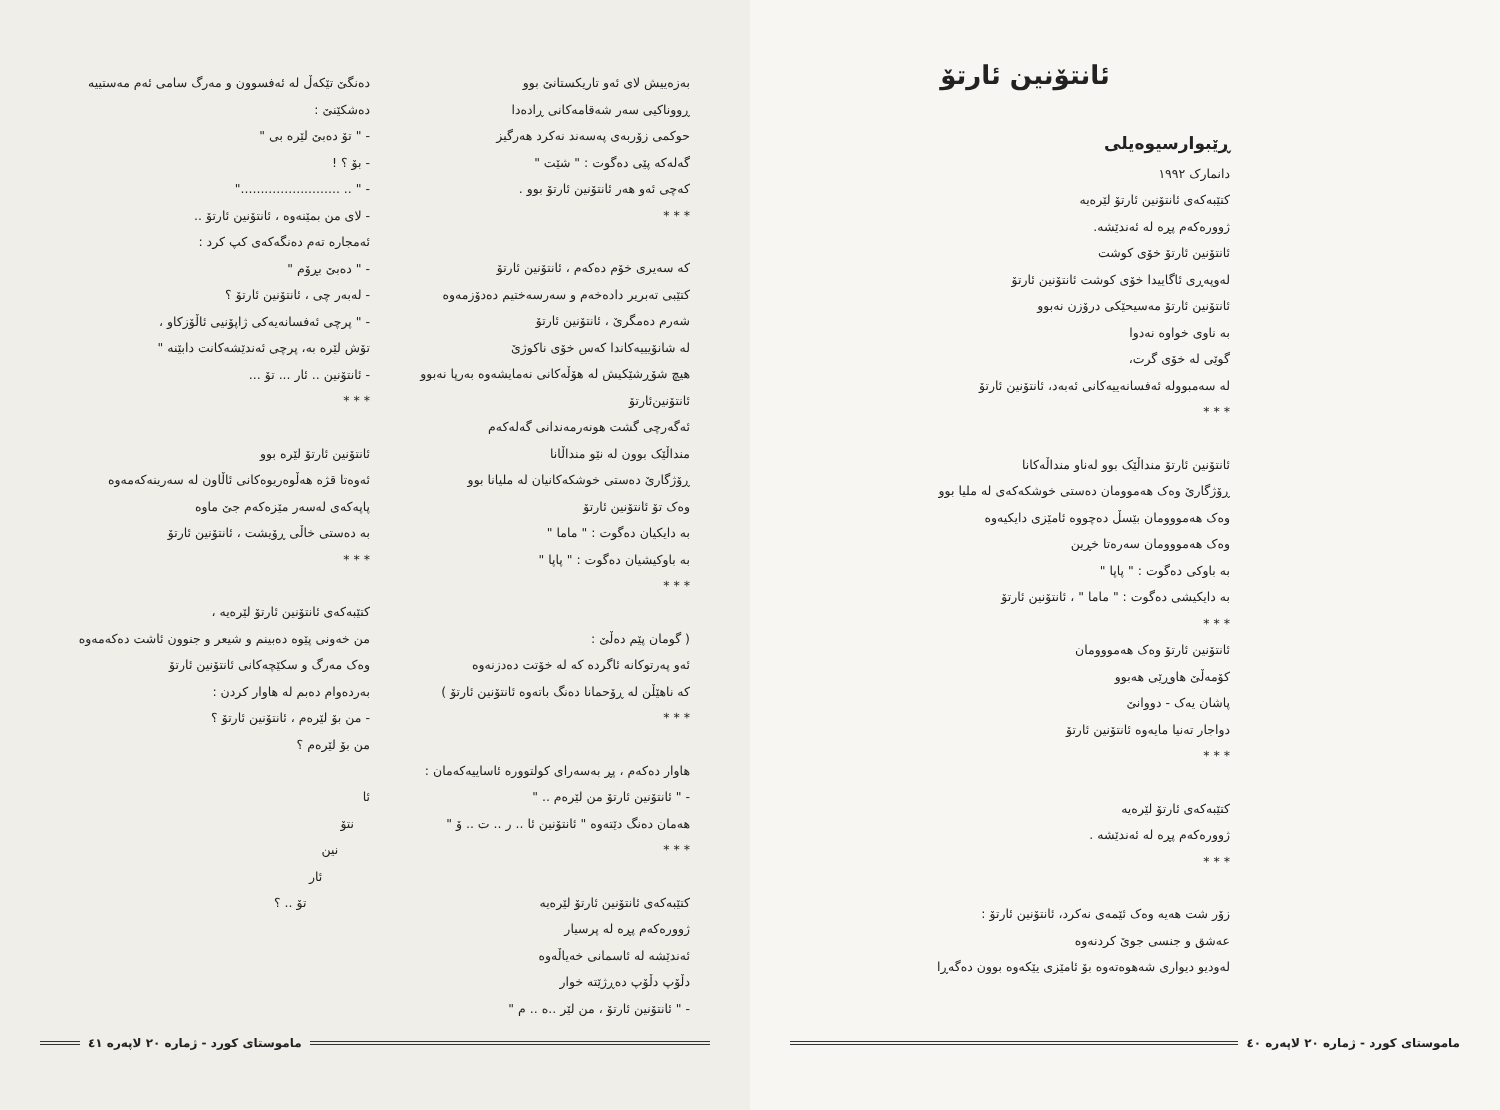ئانتۆنین ئارتۆ
ڕێبوارسیوەیلی
دانمارک ١٩٩٢
کتێبەکەی ئانتۆنین ئارتۆ لێرەیە
ژوورەکەم پڕە لە ئەندێشە.
ئانتۆنین ئارتۆ خۆی کوشت
لەوپەڕی ئاگاییدا خۆی کوشت ئانتۆنین ئارتۆ
ئانتۆنین ئارتۆ مەسیحێکی درۆزن نەبوو
بە ناوی خواوە نەدوا
گوێی لە خۆی گرت،
لە سەمبوولە ئەفسانەییەکانی ئەبەد، ئانتۆنین ئارتۆ
* * *
ئانتۆنین ئارتۆ منداڵێک بوو لەناو منداڵەکانا
ڕۆژگارێ وەک هەموومان دەستی خوشکەکەی لە ملیا بوو
وەک هەمووومان بێسڵ دەچووە ئامێزی دایکیەوە
وەک هەمووومان سەرەتا خڕین
بە باوکی دەگوت : " پاپا "
بە دایکیشی دەگوت : " ماما " ، ئانتۆنین ئارتۆ
* * *
ئانتۆنین ئارتۆ وەک هەمووومان
کۆمەڵێ هاوڕێی هەبوو
پاشان یەک - دووانێ
دواجار تەنیا مایەوە ئانتۆنین ئارتۆ
* * *
کتێبەکەی ئارتۆ لێرەیە
ژوورەکەم پڕە لە ئەندێشە .
* * *
زۆر شت هەیە وەک ئێمەی نەکرد، ئانتۆنین ئارتۆ :
عەشق و جنسی جوێ کردنەوە
لەودیو دیواری شەهوەتەوە بۆ ئامێزی یێکەوە بوون دەگەڕا
ماموستای کورد - ژمارە ٢٠ لاپەرە ٤٠
بەزەییش لای ئەو تاریکستانێ بوو
ڕووناکیی سەر شەقامەکانی ڕادەدا
حوکمی زۆربەی پەسەند نەکرد هەرگیز
گەلەکە پێی دەگوت : " شێت "
کەچی ئەو هەر ئانتۆنین ئارتۆ بوو .
* * *
کە سەیری خۆم دەکەم ، ئانتۆنین ئارتۆ
کتێبی تەبرير دادەخەم و سەرسەختیم دەدۆزمەوە
شەرم دەمگرێ ، ئانتۆنین ئارتۆ
لە شانۆیییەکاندا کەس خۆی ناکوژێ
هیچ شۆڕشێکیش لە هۆڵەکانی نەمایشەوە بەرپا نەبوو
ئانتۆنین‌ئارتۆ
ئەگەرچی گشت هونەرمەندانی گەلەکەم
منداڵێک بوون لە نێو منداڵانا
ڕۆژگارێ دەستی خوشکەکانیان لە ملیانا بوو
وەک تۆ ئانتۆنین ئارتۆ
بە دایکیان دەگوت : " ماما "
بە باوکیشیان دەگوت : " پاپا "
* * *
( گومان پێم دەڵێ :
ئەو پەرتوکانە ئاگردە کە لە خۆتت دەدزنەوە
کە ناهێڵن لە ڕۆحمانا دەنگ باتەوە ئانتۆنین ئارتۆ )
* * *
هاوار دەکەم ، پڕ بەسەرای کولتوورە ئاساییەکەمان :
- " ئانتۆنین ئارتۆ من لێرەم .. "
هەمان دەنگ دێتەوە " ئانتۆنین ئا .. ر .. ت .. ۆ "
* * *
کتێبەکەی ئانتۆنین ئارتۆ لێرەیە
ژوورەکەم پڕە لە پرسیار
ئەندێشە لە ئاسمانی خەیاڵەوە
دڵۆپ دڵۆپ دەڕژێتە خوار
- " ئانتۆنین ئارتۆ ، من لێر ..ە .. م "
دەنگێ تێکەڵ لە ئەفسوون و مەرگ سامی ئەم مەستییە دەشکێنێ :
- " تۆ دەبێ لێرە بی "
- بۆ ؟ !
- " .. ........................."
- لای من بمێنەوە ، ئانتۆنین ئارتۆ ..
ئەمجارە تەم دەنگەکەی کپ کرد :
- " دەبێ بڕۆم "
- لەبەر چی ، ئانتۆنین ئارتۆ ؟
- " پرچی ئەفسانەیەکی ژاپۆنیی ئاڵۆزکاو ،
تۆش لێرە بە، پرچی ئەندێشەکانت دابێنە "
- ئانتۆنین .. ئار ... تۆ ...
* * *
ئانتۆنین ئارتۆ لێرە بوو
ئەوەتا قژە هەڵوەریوەکانی ئاڵاون لە سەرینەکەمەوە
پاپەکەی لەسەر مێزەکەم جێ ماوە
بە دەستی خاڵی ڕۆیشت ، ئانتۆنین ئارتۆ
* * *
کتێبەکەی ئانتۆنین ئارتۆ لێرەیە ،
من خەونی پێوە دەبینم و شیعر و جنوون ئاشت دەکەمەوە
وەک مەرگ و سکێچەکانی ئانتۆنین ئارتۆ
بەردەوام دەبم لە هاوار کردن :
- من بۆ لێرەم ، ئانتۆنین ئارتۆ ؟
من بۆ لێرەم ؟
ئا
نتۆ
نین
ئار
تۆ .. ؟
ماموستای کورد - ژمارە ٢٠ لاپەرە ٤١